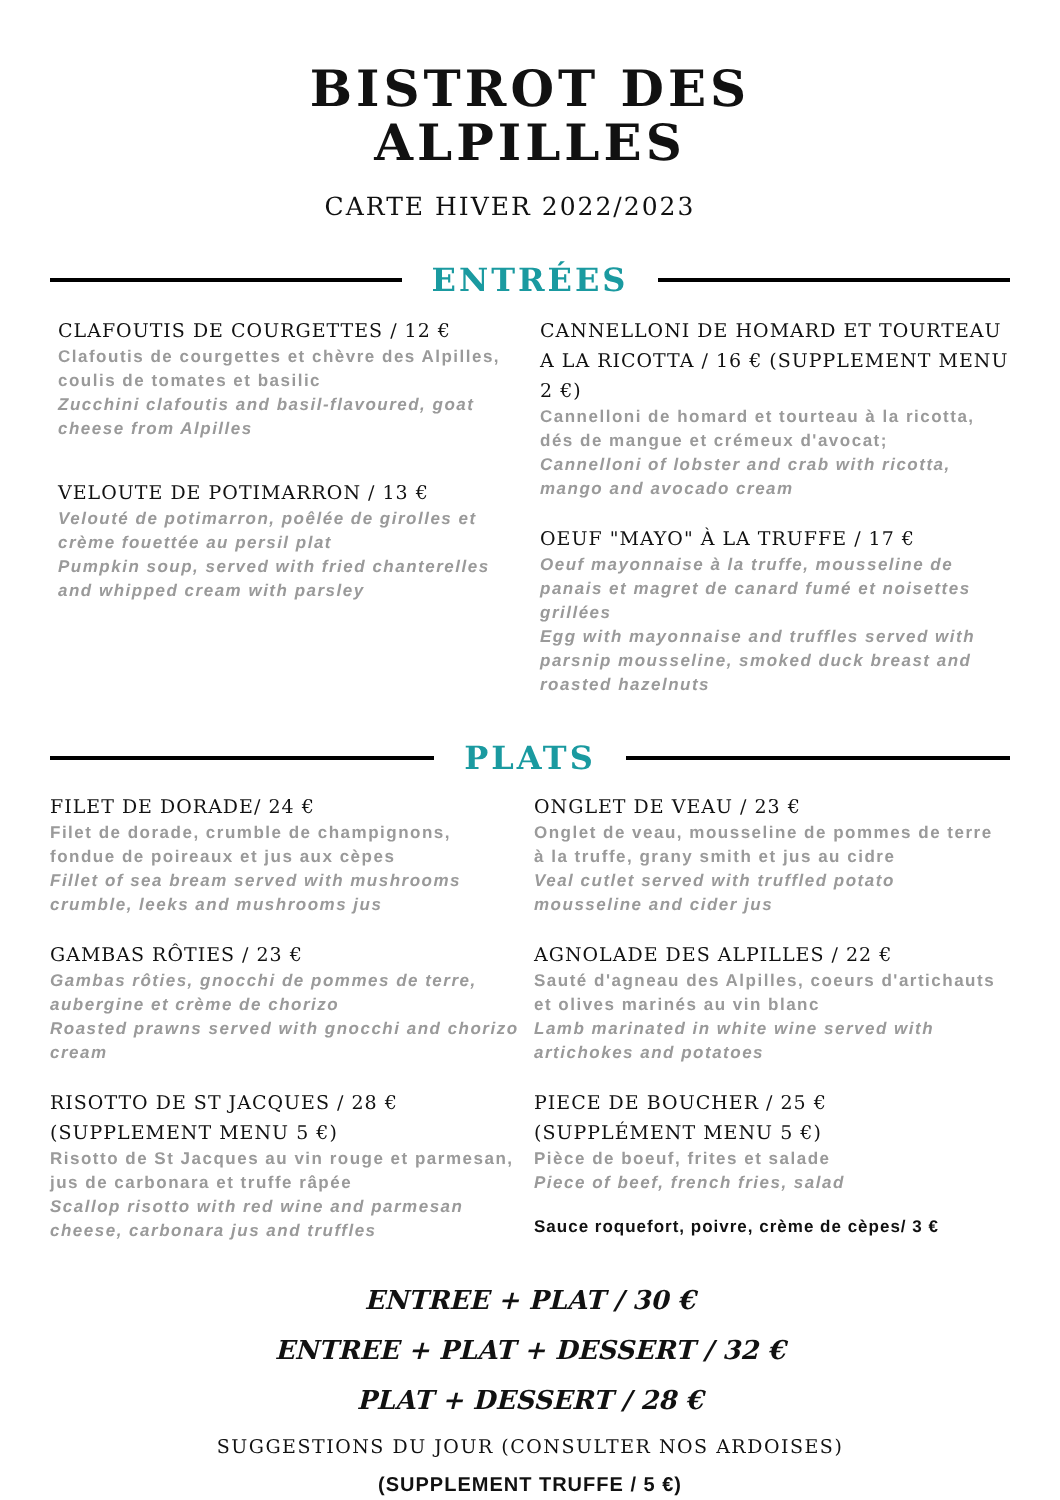BISTROT DES
ALPILLES
CARTE HIVER 2022/2023
ENTRÉES
CLAFOUTIS DE COURGETTES / 12 €
Clafoutis de courgettes et chèvre des Alpilles, coulis de tomates et basilic
Zucchini clafoutis and basil-flavoured, goat cheese from Alpilles
VELOUTE DE POTIMARRON / 13 €
Velouté de potimarron, poêlée de girolles et crème fouettée au persil plat
Pumpkin soup, served with fried chanterelles and whipped cream with parsley
CANNELLONI DE HOMARD ET TOURTEAU A LA RICOTTA / 16 € (SUPPLEMENT MENU 2 €)
Cannelloni de homard et tourteau à la ricotta, dés de mangue et crémeux d'avocat;
Cannelloni of lobster and crab with ricotta, mango and avocado cream
OEUF "MAYO" À LA TRUFFE / 17 €
Oeuf mayonnaise à la truffe, mousseline de panais et magret de canard fumé et noisettes grillées
Egg with mayonnaise and truffles served with parsnip mousseline, smoked duck breast and roasted hazelnuts
PLATS
FILET DE DORADE/ 24 €
Filet de dorade, crumble de champignons, fondue de poireaux et jus aux cèpes
Fillet of sea bream served with mushrooms crumble, leeks and mushrooms jus
GAMBAS RÔTIES / 23 €
Gambas rôties, gnocchi de pommes de terre, aubergine et crème de chorizo
Roasted prawns served with gnocchi and chorizo cream
RISOTTO DE ST JACQUES / 28 €
(SUPPLEMENT MENU 5 €)
Risotto de St Jacques au vin rouge et parmesan, jus de carbonara et truffe râpée
Scallop risotto with red wine and parmesan cheese, carbonara jus and truffles
ONGLET DE VEAU / 23 €
Onglet de veau, mousseline de pommes de terre à la truffe, grany smith et jus au cidre
Veal cutlet served with truffled potato mousseline and cider jus
AGNOLADE DES ALPILLES / 22 €
Sauté d'agneau des Alpilles, coeurs d'artichauts et olives marinés au vin blanc
Lamb marinated in white wine served with artichokes and potatoes
PIECE DE BOUCHER / 25 €
(SUPPLÉMENT MENU 5 €)
Pièce de boeuf, frites et salade
Piece of beef, french fries, salad
Sauce roquefort, poivre, crème de cèpes/ 3 €
ENTREE + PLAT / 30 €
ENTREE + PLAT + DESSERT / 32 €
PLAT + DESSERT / 28 €
SUGGESTIONS DU JOUR (CONSULTER NOS ARDOISES)
(SUPPLEMENT TRUFFE / 5 €)